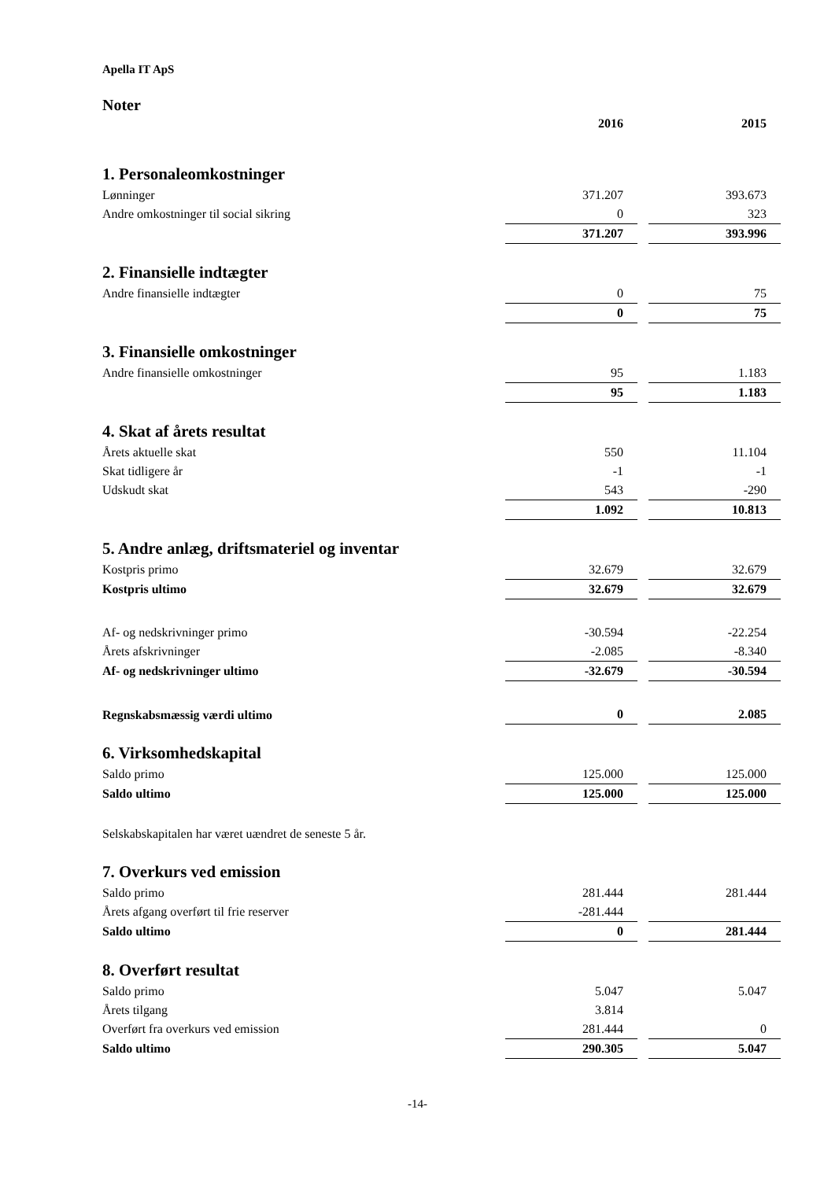Apella IT ApS
Noter
| | 2016 | | 2015 |
| 1. Personaleomkostninger | | | |
| Lønninger | 371.207 | | 393.673 |
| Andre omkostninger til social sikring | 0 | | 323 |
| | 371.207 | | 393.996 |
| 2. Finansielle indtægter | | | |
| Andre finansielle indtægter | 0 | | 75 |
| | 0 | | 75 |
| 3. Finansielle omkostninger | | | |
| Andre finansielle omkostninger | 95 | | 1.183 |
| | 95 | | 1.183 |
| 4. Skat af årets resultat | | | |
| Årets aktuelle skat | 550 | | 11.104 |
| Skat tidligere år | -1 | | -1 |
| Udskudt skat | 543 | | -290 |
| | 1.092 | | 10.813 |
| 5. Andre anlæg, driftsmateriel og inventar | | | |
| Kostpris primo | 32.679 | | 32.679 |
| Kostpris ultimo | 32.679 | | 32.679 |
| Af- og nedskrivninger primo | -30.594 | | -22.254 |
| Årets afskrivninger | -2.085 | | -8.340 |
| Af- og nedskrivninger ultimo | -32.679 | | -30.594 |
| Regnskabsmæssig værdi ultimo | 0 | | 2.085 |
| 6. Virksomhedskapital | | | |
| Saldo primo | 125.000 | | 125.000 |
| Saldo ultimo | 125.000 | | 125.000 |
| Selskabskapitalen har været uændret de seneste 5 år. | | | |
| 7. Overkurs ved emission | | | |
| Saldo primo | 281.444 | | 281.444 |
| Årets afgang overført til frie reserver | -281.444 | | |
| Saldo ultimo | 0 | | 281.444 |
| 8. Overført resultat | | | |
| Saldo primo | 5.047 | | 5.047 |
| Årets tilgang | 3.814 | | |
| Overført fra overkurs ved emission | 281.444 | | 0 |
| Saldo ultimo | 290.305 | | 5.047 |
-14-